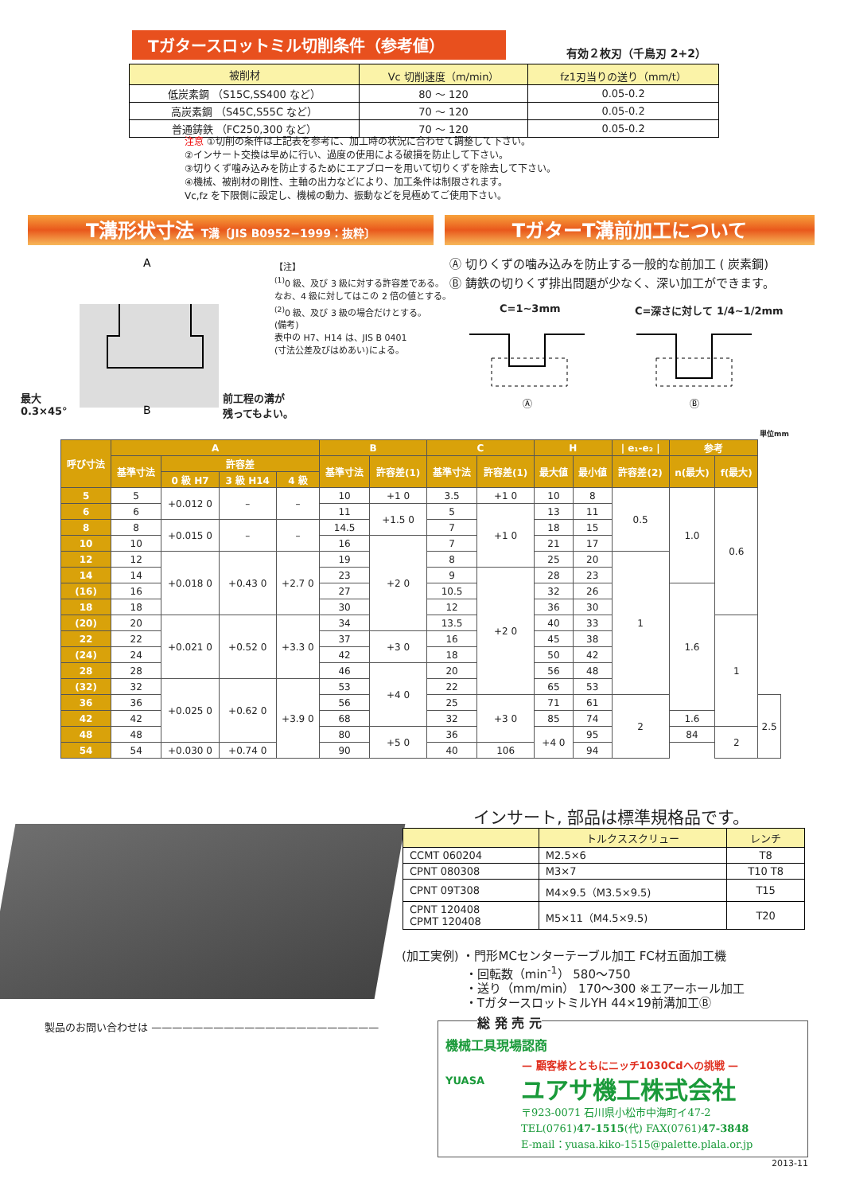Tガタースロットミル切削条件（参考値）
有効２枚刃（千鳥刃 2+2）
| 被削材 | Vc 切削速度（m/min） | fz1刃当りの送り（mm/t） |
| --- | --- | --- |
| 低炭素鋼 （S15C,SS400 など） | 80 ～ 120 | 0.05-0.2 |
| 高炭素鋼 （S45C,S55C など） | 70 ～ 120 | 0.05-0.2 |
| 普通鋳鉄 （FC250,300 など） | 70 ～ 120 | 0.05-0.2 |
注意 ①切削の条件は上記表を参考に、加工時の状況に合わせて調整して下さい。
②インサート交換は早めに行い、過度の使用による破損を防止して下さい。
③切りくず噛み込みを防止するためにエアブローを用いて切りくずを除去して下さい。
④機械、被削材の剛性、主軸の出力などにより、加工条件は制限されます。
Vc,fz を下限側に設定し、機械の動力、振動などを見極めてご使用下さい。
T溝形状寸法 T溝〔JIS B0952−1999：抜粋〕 TガターT溝前加工について
A
B
最大
0.3×45°
前工程の溝が
残ってもよい。
【注】
<sup>(1)</sup> 0 級、及び 3 級に対する許容差である。
なお、4 級に対してはこの 2 倍の値とする。
<sup>(2)</sup> 0 級、及び 3 級の場合だけとする。
(備考)
表中の H7、H14 は、JIS B 0401
(寸法公差及びはめあい)による。
Ⓐ 切りくずの噛み込みを防止する一般的な前加工 ( 炭素鋼)
Ⓑ 鋳鉄の切りくず排出問題が少なく、深い加工ができます。
C=1~3mm C=深さに対して 1/4~1/2mm
Ⓐ
Ⓑ
単位mm
| 呼び寸法 | A | | | | B | | C | | H | | / e₁-e₂ / | 参考 | | |
| --- | --- | --- | --- | --- | --- | --- | --- | --- | --- | --- | --- | --- | --- | --- |
| | 基準寸法 | 許容差 | | | 基準寸法 | 許容差(1) | 基準寸法 | 許容差(1) | 最大値 | 最小値 | 許容差(2) | n(最大) | f(最大) | |
| | | 0 級 H7 | 3 級 H14 | 4 級 | | | | | | | | | | |
| 5 | 5 | +0.012 0 | – | – | 10 | +1 0 | 3.5 | +1 0 | 10 | 8 | 0.5 | 1.0 | 0.6 | |
| 6 | 6 | | | | 11 | +1.5 0 | 5 | +1 0 | 13 | 11 | | | | |
| 8 | 8 | +0.015 0 | – | – | 14.5 | | 7 | | 18 | 15 | | | | |
| 10 | 10 | | | | 16 | +2 0 | 7 | | 21 | 17 | | | | |
| 12 | 12 | +0.018 0 | +0.43 0 | +2.7 0 | 19 | | 8 | | 25 | 20 | 1 | | | |
| 14 | 14 | | | | 23 | | 9 | +2 0 | 28 | 23 | | | | |
| (16) | 16 | | | | 27 | | 10.5 | | 32 | 26 | | 1.6 | | |
| 18 | 18 | | | | 30 | | 12 | | 36 | 30 | | | | |
| (20) | 20 | +0.021 0 | +0.52 0 | +3.3 0 | 34 | | 13.5 | | 40 | 33 | | | 1 | |
| 22 | 22 | | | | 37 | +3 0 | 16 | | 45 | 38 | | | | |
| (24) | 24 | | | | 42 | | 18 | | 50 | 42 | | | | |
| 28 | 28 | | | | 46 | +4 0 | 20 | | 56 | 48 | | | | |
| (32) | 32 | +0.025 0 | +0.62 0 | +3.9 0 | 53 | | 22 | | 65 | 53 | | | | |
| 36 | 36 | | | | 56 | | 25 | +3 0 | 71 | 61 | 2 | | | 2.5 |
| 42 | 42 | | | | 68 | | 32 | | 85 | 74 | | 1.6 | | |
| 48 | 48 | | | | 80 | +5 0 | 36 | | +4 0 | 95 | | 84 | 2 | |
| 54 | 54 | +0.030 0 | +0.74 0 | | 90 | | 40 | 106 | | 94 | | | | |
インサート, 部品は標準規格品です。
| | トルクススクリュー | レンチ |
| CCMT 060204 | M2.5×6 | T8 |
| CPNT 080308 | M3×7 | T10 T8 |
| CPNT 09T308 | M4×9.5（M3.5×9.5) | T15 |
| CPNT 120408 CPMT 120408 | M5×11（M4.5×9.5) | T20 |
(加工実例) ・門形MCセンターテーブル加工 FC材五面加工機
　　　　　 ・回転数（min<sup>-1</sup>） 580〜750
　　　　　 ・送り（mm/min） 170〜300 ※エアーホール加工
　　　　　 ・TガタースロットミルYH 44×19前溝加工Ⓑ
製品のお問い合わせは ——————————————————————
総 発 売 元
機械工具現場認商
— 顧客様とともにニッチ1030Cdへの挑戦 —
YUASA ユアサ機工株式会社
〒923-0071 石川県小松市中海町イ47-2
TEL(0761)47-1515(代) FAX(0761)47-3848
E-mail：yuasa.kiko-1515@palette.plala.or.jp
2013-11